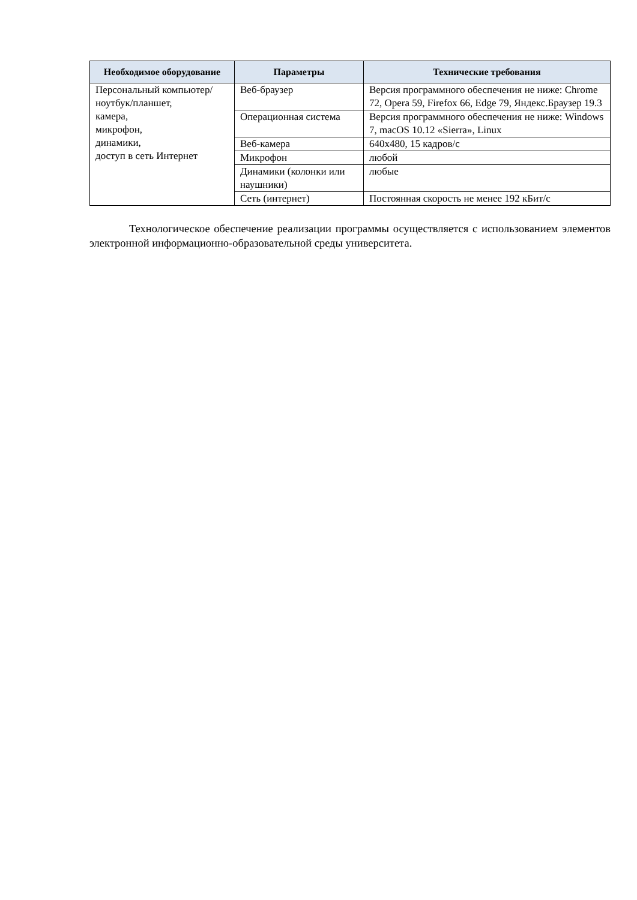| Необходимое оборудование | Параметры | Технические требования |
| --- | --- | --- |
| Персональный компьютер/ ноутбук/планшет, камера, микрофон, динамики, доступ в сеть Интернет | Веб-браузер | Версия программного обеспечения не ниже: Chrome 72, Opera 59, Firefox 66, Edge 79, Яндекс.Браузер 19.3 |
| | Операционная система | Версия программного обеспечения не ниже: Windows 7, macOS 10.12 «Sierra», Linux |
| | Веб-камера | 640x480, 15 кадров/с |
| | Микрофон | любой |
| | Динамики (колонки или наушники) | любые |
| | Сеть (интернет) | Постоянная скорость не менее 192 кБит/с |
Технологическое обеспечение реализации программы осуществляется с использованием элементов электронной информационно-образовательной среды университета.